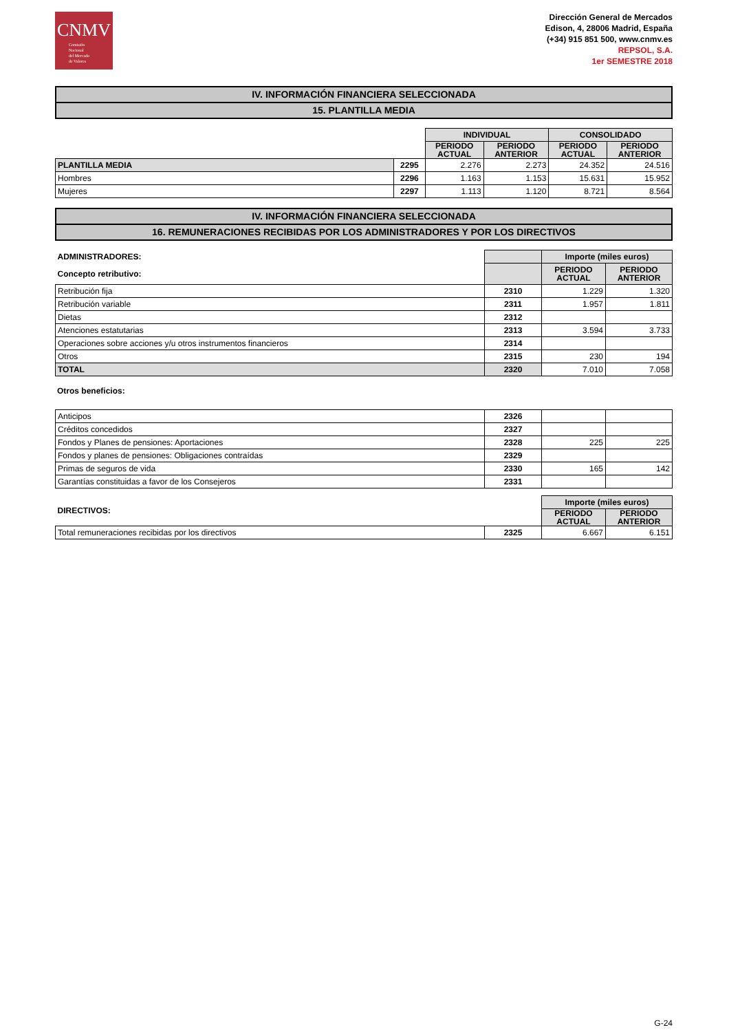CNMV
Comisión
Nacional
del Mercado
de Valores
Dirección General de Mercados
Edison, 4, 28006 Madrid, España
(+34) 915 851 500, www.cnmv.es
REPSOL, S.A.
1er SEMESTRE 2018
IV. INFORMACIÓN FINANCIERA SELECCIONADA
15. PLANTILLA MEDIA
| | | INDIVIDUAL | | CONSOLIDADO | |
| | | PERIODO ACTUAL | PERIODO ANTERIOR | PERIODO ACTUAL | PERIODO ANTERIOR |
| PLANTILLA MEDIA | 2295 | 2.276 | 2.273 | 24.352 | 24.516 |
| Hombres | 2296 | 1.163 | 1.153 | 15.631 | 15.952 |
| Mujeres | 2297 | 1.113 | 1.120 | 8.721 | 8.564 |
IV. INFORMACIÓN FINANCIERA SELECCIONADA
16. REMUNERACIONES RECIBIDAS POR LOS ADMINISTRADORES Y POR LOS DIRECTIVOS
| ADMINISTRADORES: | | Importe (miles euros) | |
| Concepto retributivo: | | PERIODO ACTUAL | PERIODO ANTERIOR |
| Retribución fija | 2310 | 1.229 | 1.320 |
| Retribución variable | 2311 | 1.957 | 1.811 |
| Dietas | 2312 | | |
| Atenciones estatutarias | 2313 | 3.594 | 3.733 |
| Operaciones sobre acciones y/u otros instrumentos financieros | 2314 | | |
| Otros | 2315 | 230 | 194 |
| TOTAL | 2320 | 7.010 | 7.058 |
Otros beneficios:
| Anticipos | 2326 | | |
| Créditos concedidos | 2327 | | |
| Fondos y Planes de pensiones: Aportaciones | 2328 | 225 | 225 |
| Fondos y planes de pensiones: Obligaciones contraídas | 2329 | | |
| Primas de seguros de vida | 2330 | 165 | 142 |
| Garantías constituidas a favor de los Consejeros | 2331 | | |
| DIRECTIVOS: | | Importe (miles euros) | |
| | | PERIODO ACTUAL | PERIODO ANTERIOR |
| Total remuneraciones recibidas por los directivos | 2325 | 6.667 | 6.151 |
G-24